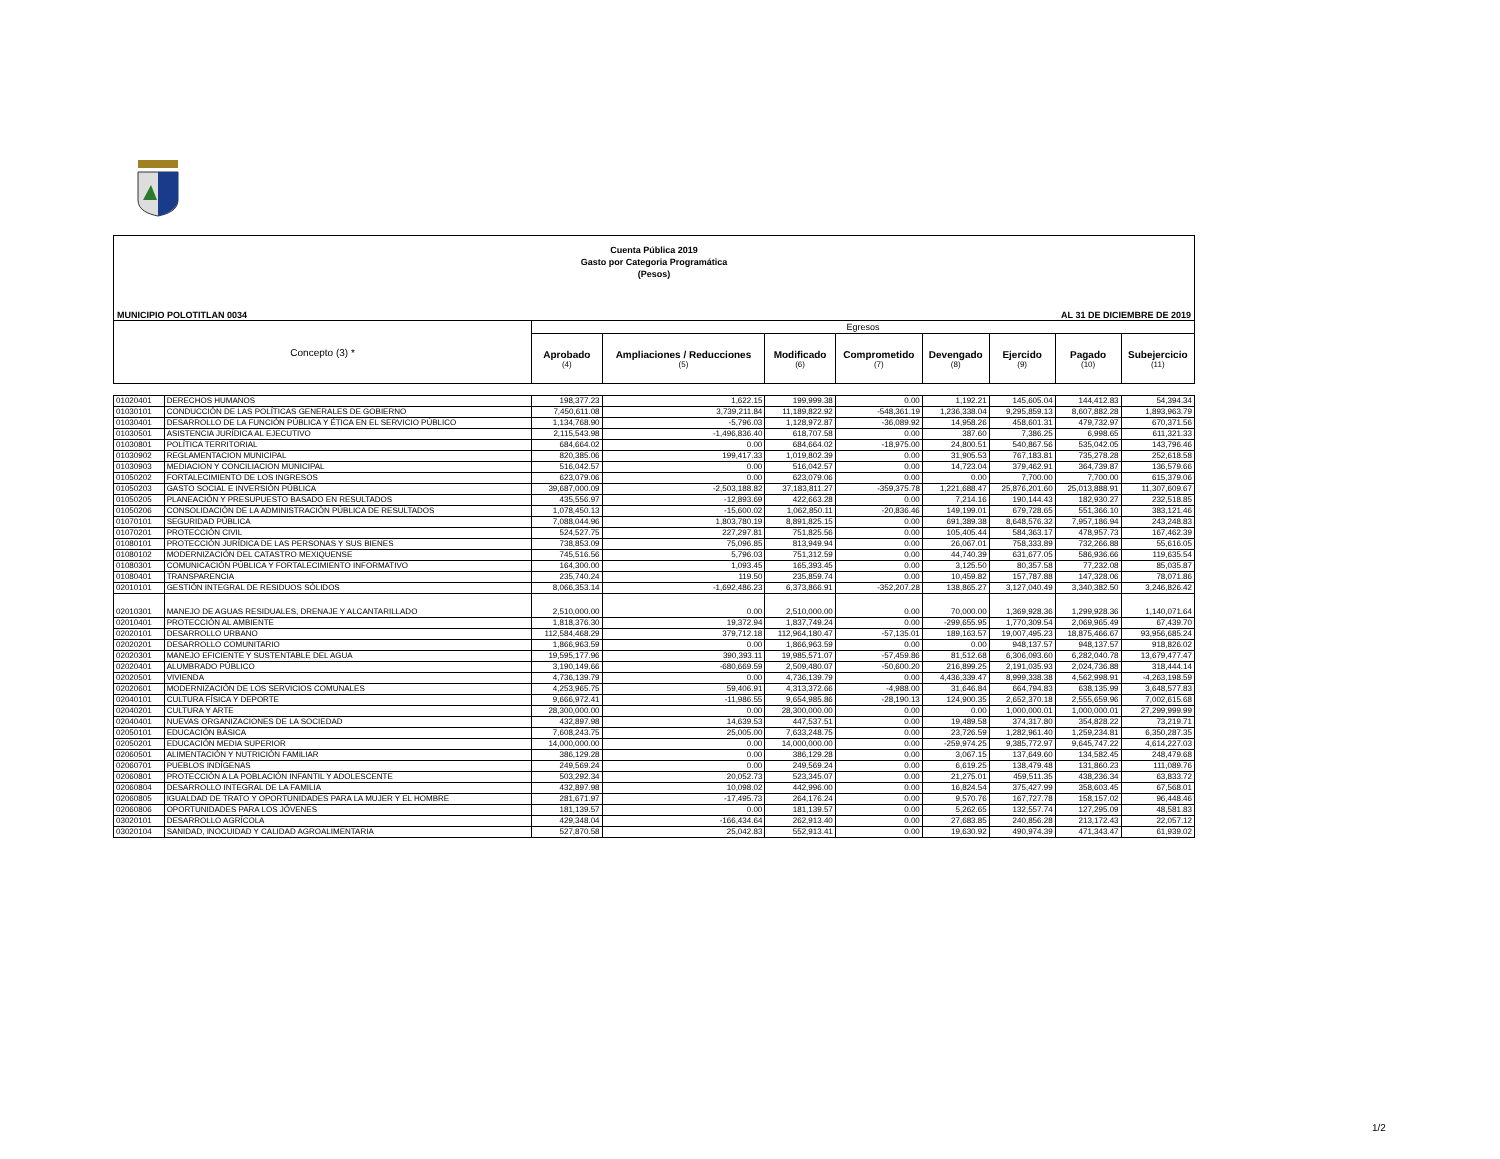Cuenta Pública 2019
Gasto por Categoria Programática
(Pesos)
MUNICIPIO POLOTITLAN 0034 AL 31 DE DICIEMBRE DE 2019
| Concepto (3) * | | Egresos | | | | | | | |
| --- | --- | --- | --- | --- | --- | --- | --- | --- | --- |
| | | Aprobado (4) | Ampliaciones / Reducciones (5) | Modificado (6) | Comprometido (7) | Devengado (8) | Ejercido (9) | Pagado (10) | Subejercicio (11) |
| 01020401 | DERECHOS HUMANOS | 198,377.23 | 1,622.15 | 199,999.38 | 0.00 | 1,192.21 | 145,605.04 | 144,412.83 | 54,394.34 |
| 01030101 | CONDUCCIÓN DE LAS POLÍTICAS GENERALES DE GOBIERNO | 7,450,611.08 | 3,739,211.84 | 11,189,822.92 | -548,361.19 | 1,236,338.04 | 9,295,859.13 | 8,607,882.28 | 1,893,963.79 |
| 01030401 | DESARROLLO DE LA FUNCIÓN PÚBLICA Y ÉTICA EN EL SERVICIO PÚBLICO | 1,134,768.90 | -5,796.03 | 1,128,972.87 | -36,089.92 | 14,958.26 | 458,601.31 | 479,732.97 | 670,371.56 |
| 01030501 | ASISTENCIA JURÍDICA AL EJECUTIVO | 2,115,543.98 | -1,496,836.40 | 618,707.58 | 0.00 | 387.60 | 7,386.25 | 6,998.65 | 611,321.33 |
| 01030801 | POLÍTICA TERRITORIAL | 684,664.02 | 0.00 | 684,664.02 | -18,975.00 | 24,800.51 | 540,867.56 | 535,042.05 | 143,796.46 |
| 01030902 | REGLAMENTACION MUNICIPAL | 820,385.06 | 199,417.33 | 1,019,802.39 | 0.00 | 31,905.53 | 767,183.81 | 735,278.28 | 252,618.58 |
| 01030903 | MEDIACION Y CONCILIACION MUNICIPAL | 516,042.57 | 0.00 | 516,042.57 | 0.00 | 14,723.04 | 379,462.91 | 364,739.87 | 136,579.66 |
| 01050202 | FORTALECIMIENTO DE LOS INGRESOS | 623,079.06 | 0.00 | 623,079.06 | 0.00 | 0.00 | 7,700.00 | 7,700.00 | 615,379.06 |
| 01050203 | GASTO SOCIAL E INVERSIÓN PÚBLICA | 39,687,000.09 | -2,503,188.82 | 37,183,811.27 | -359,375.78 | 1,221,688.47 | 25,876,201.60 | 25,013,888.91 | 11,307,609.67 |
| 01050205 | PLANEACIÓN Y PRESUPUESTO BASADO EN RESULTADOS | 435,556.97 | -12,893.69 | 422,663.28 | 0.00 | 7,214.16 | 190,144.43 | 182,930.27 | 232,518.85 |
| 01050206 | CONSOLIDACIÓN DE LA ADMINISTRACIÓN PÚBLICA DE RESULTADOS | 1,078,450.13 | -15,600.02 | 1,062,850.11 | -20,836.46 | 149,199.01 | 679,728.65 | 551,366.10 | 383,121.46 |
| 01070101 | SEGURIDAD PÚBLICA | 7,088,044.96 | 1,803,780.19 | 8,891,825.15 | 0.00 | 691,389.38 | 8,648,576.32 | 7,957,186.94 | 243,248.83 |
| 01070201 | PROTECCIÓN CIVIL | 524,527.75 | 227,297.81 | 751,825.56 | 0.00 | 105,405.44 | 584,363.17 | 478,957.73 | 167,462.39 |
| 01080101 | PROTECCIÓN JURÍDICA DE LAS PERSONAS Y SUS BIENES | 738,853.09 | 75,096.85 | 813,949.94 | 0.00 | 26,067.01 | 758,333.89 | 732,266.88 | 55,616.05 |
| 01080102 | MODERNIZACIÓN DEL CATASTRO MEXIQUENSE | 745,516.56 | 5,796.03 | 751,312.59 | 0.00 | 44,740.39 | 631,677.05 | 586,936.66 | 119,635.54 |
| 01080301 | COMUNICACIÓN PÚBLICA Y FORTALECIMIENTO INFORMATIVO | 164,300.00 | 1,093.45 | 165,393.45 | 0.00 | 3,125.50 | 80,357.58 | 77,232.08 | 85,035.87 |
| 01080401 | TRANSPARENCIA | 235,740.24 | 119.50 | 235,859.74 | 0.00 | 10,459.82 | 157,787.88 | 147,328.06 | 78,071.86 |
| 02010101 | GESTIÓN INTEGRAL DE RESIDUOS SÓLIDOS | 8,066,353.14 | -1,692,486.23 | 6,373,866.91 | -352,207.28 | 138,865.27 | 3,127,040.49 | 3,340,382.50 | 3,246,826.42 |
| 02010301 | MANEJO DE AGUAS RESIDUALES, DRENAJE Y ALCANTARILLADO | 2,510,000.00 | 0.00 | 2,510,000.00 | 0.00 | 70,000.00 | 1,369,928.36 | 1,299,928.36 | 1,140,071.64 |
| 02010401 | PROTECCIÓN AL AMBIENTE | 1,818,376.30 | 19,372.94 | 1,837,749.24 | 0.00 | -299,655.95 | 1,770,309.54 | 2,069,965.49 | 67,439.70 |
| 02020101 | DESARROLLO URBANO | 112,584,468.29 | 379,712.18 | 112,964,180.47 | -57,135.01 | 189,163.57 | 19,007,495.23 | 18,875,466.67 | 93,956,685.24 |
| 02020201 | DESARROLLO COMUNITARIO | 1,866,963.59 | 0.00 | 1,866,963.59 | 0.00 | 0.00 | 948,137.57 | 948,137.57 | 918,826.02 |
| 02020301 | MANEJO EFICIENTE Y SUSTENTABLE DEL AGUA | 19,595,177.96 | 390,393.11 | 19,985,571.07 | -57,459.86 | 81,512.68 | 6,306,093.60 | 6,282,040.78 | 13,679,477.47 |
| 02020401 | ALUMBRADO PÚBLICO | 3,190,149.66 | -680,669.59 | 2,509,480.07 | -50,600.20 | 216,899.25 | 2,191,035.93 | 2,024,736.88 | 318,444.14 |
| 02020501 | VIVIENDA | 4,736,139.79 | 0.00 | 4,736,139.79 | 0.00 | 4,436,339.47 | 8,999,338.38 | 4,562,998.91 | -4,263,198.59 |
| 02020601 | MODERNIZACIÓN DE LOS SERVICIOS COMUNALES | 4,253,965.75 | 59,406.91 | 4,313,372.66 | -4,988.00 | 31,646.84 | 664,794.83 | 638,135.99 | 3,648,577.83 |
| 02040101 | CULTURA FÍSICA Y DEPORTE | 9,666,972.41 | -11,986.55 | 9,654,985.86 | -28,190.13 | 124,900.35 | 2,652,370.18 | 2,555,659.96 | 7,002,615.68 |
| 02040201 | CULTURA Y ARTE | 28,300,000.00 | 0.00 | 28,300,000.00 | 0.00 | 0.00 | 1,000,000.01 | 1,000,000.01 | 27,299,999.99 |
| 02040401 | NUEVAS ORGANIZACIONES DE LA SOCIEDAD | 432,897.98 | 14,639.53 | 447,537.51 | 0.00 | 19,489.58 | 374,317.80 | 354,828.22 | 73,219.71 |
| 02050101 | EDUCACIÓN BÁSICA | 7,608,243.75 | 25,005.00 | 7,633,248.75 | 0.00 | 23,726.59 | 1,282,961.40 | 1,259,234.81 | 6,350,287.35 |
| 02050201 | EDUCACIÓN MEDIA SUPERIOR | 14,000,000.00 | 0.00 | 14,000,000.00 | 0.00 | -259,974.25 | 9,385,772.97 | 9,645,747.22 | 4,614,227.03 |
| 02060501 | ALIMENTACIÓN Y NUTRICIÓN FAMILIAR | 386,129.28 | 0.00 | 386,129.28 | 0.00 | 3,067.15 | 137,649.60 | 134,582.45 | 248,479.68 |
| 02060701 | PUEBLOS INDÍGENAS | 249,569.24 | 0.00 | 249,569.24 | 0.00 | 6,619.25 | 138,479.48 | 131,860.23 | 111,089.76 |
| 02060801 | PROTECCIÓN A LA POBLACIÓN INFANTIL Y ADOLESCENTE | 503,292.34 | 20,052.73 | 523,345.07 | 0.00 | 21,275.01 | 459,511.35 | 438,236.34 | 63,833.72 |
| 02060804 | DESARROLLO INTEGRAL DE LA FAMILIA | 432,897.98 | 10,098.02 | 442,996.00 | 0.00 | 16,824.54 | 375,427.99 | 358,603.45 | 67,568.01 |
| 02060805 | IGUALDAD DE TRATO Y OPORTUNIDADES PARA LA MUJER Y EL HOMBRE | 281,671.97 | -17,495.73 | 264,176.24 | 0.00 | 9,570.76 | 167,727.78 | 158,157.02 | 96,448.46 |
| 02060806 | OPORTUNIDADES PARA LOS JÓVENES | 181,139.57 | 0.00 | 181,139.57 | 0.00 | 5,262.65 | 132,557.74 | 127,295.09 | 48,581.83 |
| 03020101 | DESARROLLO AGRÍCOLA | 429,348.04 | -166,434.64 | 262,913.40 | 0.00 | 27,683.85 | 240,856.28 | 213,172.43 | 22,057.12 |
| 03020104 | SANIDAD, INOCUIDAD Y CALIDAD AGROALIMENTARIA | 527,870.58 | 25,042.83 | 552,913.41 | 0.00 | 19,630.92 | 490,974.39 | 471,343.47 | 61,939.02 |
1/2